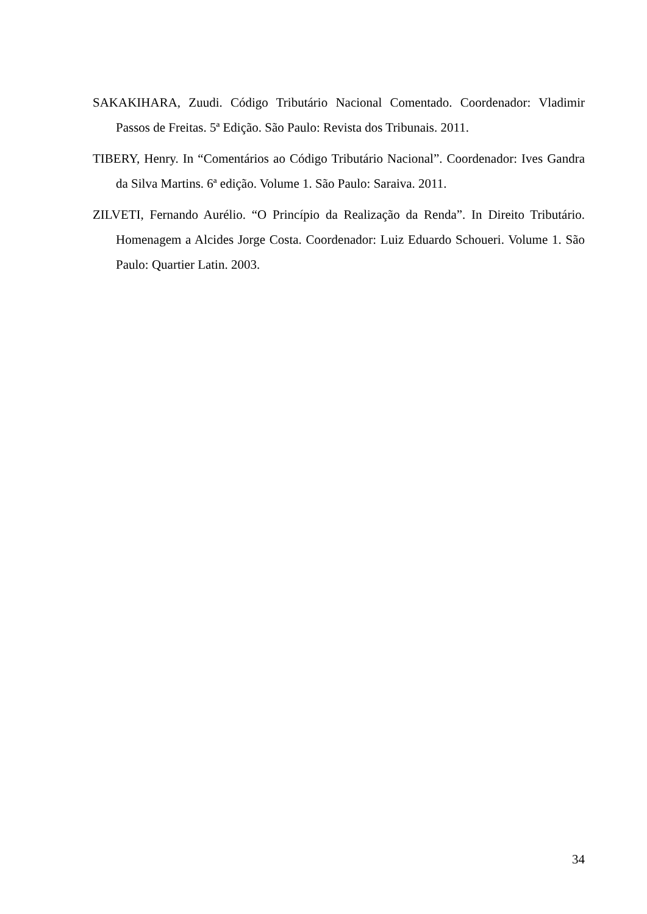SAKAKIHARA, Zuudi. Código Tributário Nacional Comentado. Coordenador: Vladimir Passos de Freitas. 5ª Edição. São Paulo: Revista dos Tribunais. 2011.
TIBERY, Henry. In “Comentários ao Código Tributário Nacional”. Coordenador: Ives Gandra da Silva Martins. 6ª edição. Volume 1. São Paulo: Saraiva. 2011.
ZILVETI, Fernando Aurélio. “O Princípio da Realização da Renda”. In Direito Tributário. Homenagem a Alcides Jorge Costa. Coordenador: Luiz Eduardo Schoueri. Volume 1. São Paulo: Quartier Latin. 2003.
34